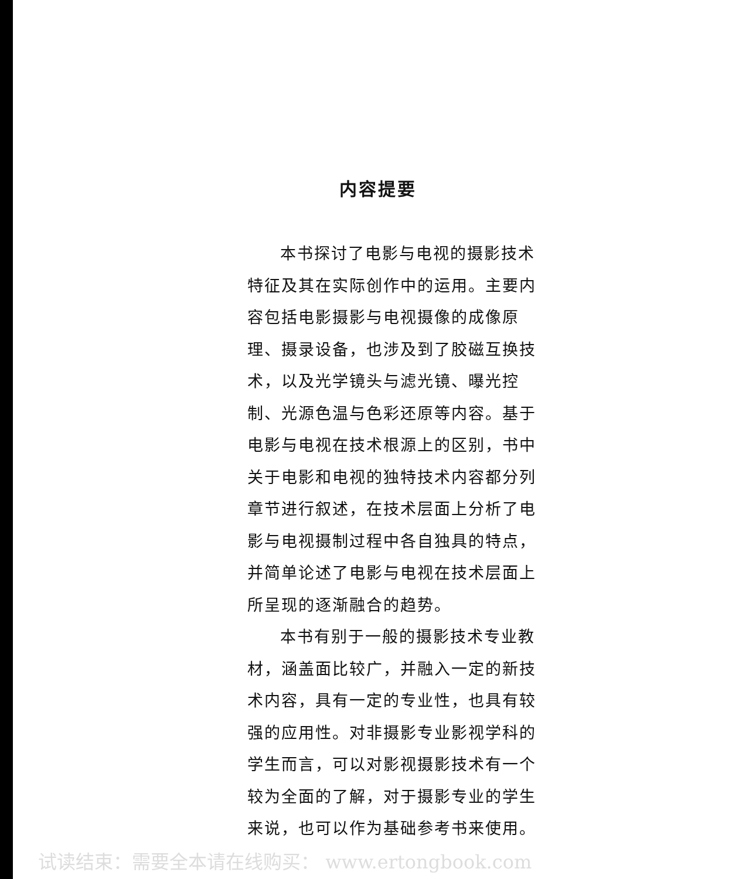内容提要
本书探讨了电影与电视的摄影技术特征及其在实际创作中的运用。主要内容包括电影摄影与电视摄像的成像原理、摄录设备，也涉及到了胶磁互换技术，以及光学镜头与滤光镜、曝光控制、光源色温与色彩还原等内容。基于电影与电视在技术根源上的区别，书中关于电影和电视的独特技术内容都分列章节进行叙述，在技术层面上分析了电影与电视摄制过程中各自独具的特点，并简单论述了电影与电视在技术层面上所呈现的逐渐融合的趋势。
本书有别于一般的摄影技术专业教材，涵盖面比较广，并融入一定的新技术内容，具有一定的专业性，也具有较强的应用性。对非摄影专业影视学科的学生而言，可以对影视摄影技术有一个较为全面的了解，对于摄影专业的学生来说，也可以作为基础参考书来使用。
试读结束：需要全本请在线购买： www.ertongbook.com